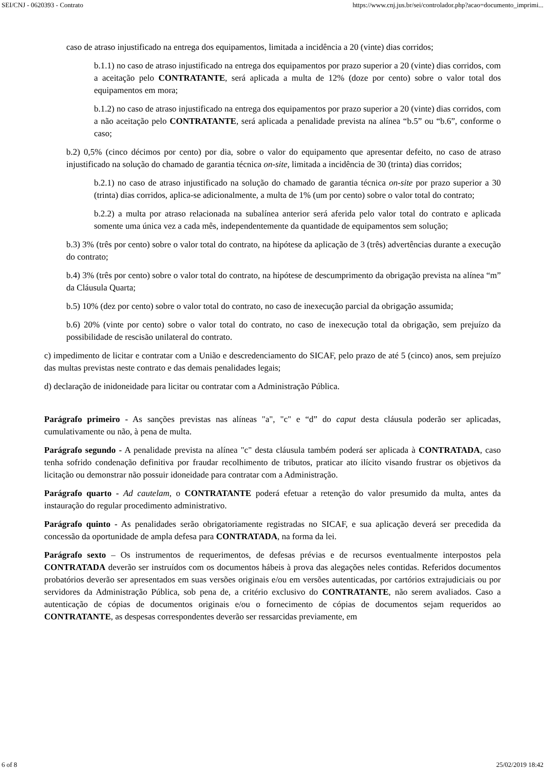SEI/CNJ - 0620393 - Contrato https://www.cnj.jus.br/sei/controlador.php?acao=documento_imprimi...
caso de atraso injustificado na entrega dos equipamentos, limitada a incidência a 20 (vinte) dias corridos;
b.1.1) no caso de atraso injustificado na entrega dos equipamentos por prazo superior a 20 (vinte) dias corridos, com a aceitação pelo CONTRATANTE, será aplicada a multa de 12% (doze por cento) sobre o valor total dos equipamentos em mora;
b.1.2) no caso de atraso injustificado na entrega dos equipamentos por prazo superior a 20 (vinte) dias corridos, com a não aceitação pelo CONTRATANTE, será aplicada a penalidade prevista na alínea “b.5” ou “b.6”, conforme o caso;
b.2) 0,5% (cinco décimos por cento) por dia, sobre o valor do equipamento que apresentar defeito, no caso de atraso injustificado na solução do chamado de garantia técnica on-site, limitada a incidência de 30 (trinta) dias corridos;
b.2.1) no caso de atraso injustificado na solução do chamado de garantia técnica on-site por prazo superior a 30 (trinta) dias corridos, aplica-se adicionalmente, a multa de 1% (um por cento) sobre o valor total do contrato;
b.2.2) a multa por atraso relacionada na subalínea anterior será aferida pelo valor total do contrato e aplicada somente uma única vez a cada mês, independentemente da quantidade de equipamentos sem solução;
b.3) 3% (três por cento) sobre o valor total do contrato, na hipótese da aplicação de 3 (três) advertências durante a execução do contrato;
b.4) 3% (três por cento) sobre o valor total do contrato, na hipótese de descumprimento da obrigação prevista na alínea “m” da Cláusula Quarta;
b.5) 10% (dez por cento) sobre o valor total do contrato, no caso de inexecução parcial da obrigação assumida;
b.6) 20% (vinte por cento) sobre o valor total do contrato, no caso de inexecução total da obrigação, sem prejuízo da possibilidade de rescisão unilateral do contrato.
c) impedimento de licitar e contratar com a União e descredenciamento do SICAF, pelo prazo de até 5 (cinco) anos, sem prejuízo das multas previstas neste contrato e das demais penalidades legais;
d) declaração de inidoneidade para licitar ou contratar com a Administração Pública.
Parágrafo primeiro - As sanções previstas nas alíneas "a", "c" e “d” do caput desta cláusula poderão ser aplicadas, cumulativamente ou não, à pena de multa.
Parágrafo segundo - A penalidade prevista na alínea "c" desta cláusula também poderá ser aplicada à CONTRATADA, caso tenha sofrido condenação definitiva por fraudar recolhimento de tributos, praticar ato ilícito visando frustrar os objetivos da licitação ou demonstrar não possuir idoneidade para contratar com a Administração.
Parágrafo quarto - Ad cautelam, o CONTRATANTE poderá efetuar a retenção do valor presumido da multa, antes da instauração do regular procedimento administrativo.
Parágrafo quinto - As penalidades serão obrigatoriamente registradas no SICAF, e sua aplicação deverá ser precedida da concessão da oportunidade de ampla defesa para CONTRATADA, na forma da lei.
Parágrafo sexto – Os instrumentos de requerimentos, de defesas prévias e de recursos eventualmente interpostos pela CONTRATADA deverão ser instruídos com os documentos hábeis à prova das alegações neles contidas. Referidos documentos probatórios deverão ser apresentados em suas versões originais e/ou em versões autenticadas, por cartórios extrajudiciais ou por servidores da Administração Pública, sob pena de, a critério exclusivo do CONTRATANTE, não serem avaliados. Caso a autenticação de cópias de documentos originais e/ou o fornecimento de cópias de documentos sejam requeridos ao CONTRATANTE, as despesas correspondentes deverão ser ressarcidas previamente, em
6 of 8 25/02/2019 18:42